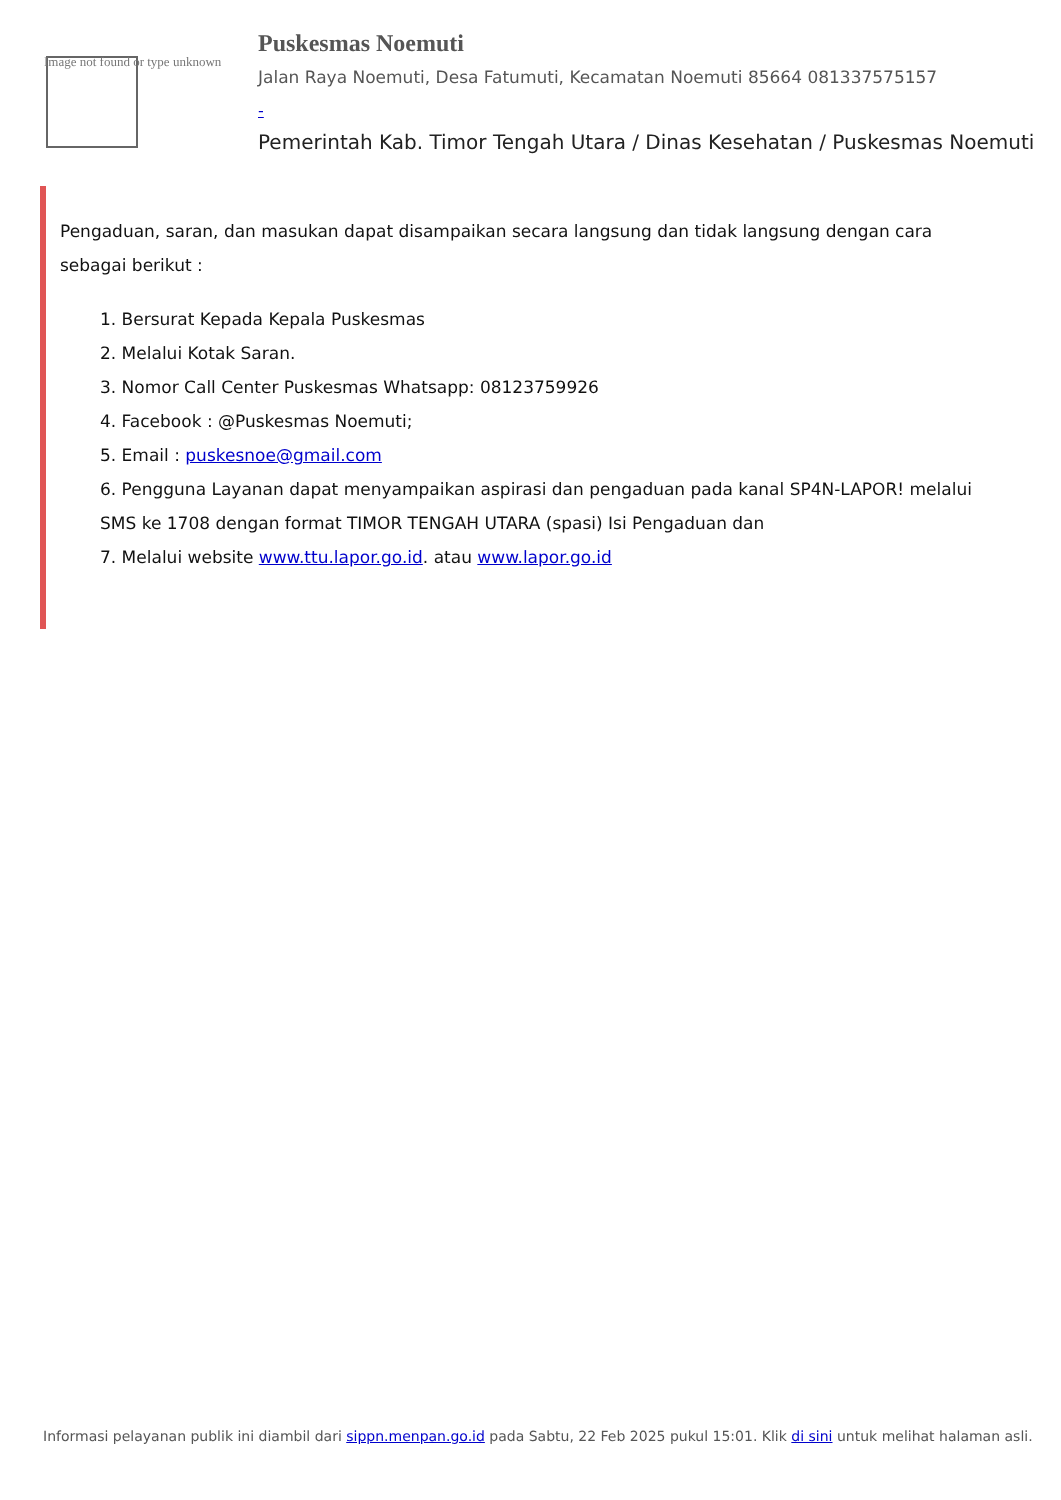Image not found or type unknown
Puskesmas Noemuti
Jalan Raya Noemuti, Desa Fatumuti, Kecamatan Noemuti 85664 081337575157
-
Pemerintah Kab. Timor Tengah Utara / Dinas Kesehatan / Puskesmas Noemuti
Pengaduan, saran, dan masukan dapat disampaikan secara langsung dan tidak langsung dengan cara sebagai berikut :
1. Bersurat Kepada Kepala Puskesmas
2. Melalui Kotak Saran.
3. Nomor Call Center Puskesmas Whatsapp: 08123759926
4. Facebook : @Puskesmas Noemuti;
5. Email : puskesnoe@gmail.com
6. Pengguna Layanan dapat menyampaikan aspirasi dan pengaduan pada kanal SP4N-LAPOR! melalui SMS ke 1708 dengan format TIMOR TENGAH UTARA (spasi) Isi Pengaduan dan
7. Melalui website www.ttu.lapor.go.id. atau www.lapor.go.id
Informasi pelayanan publik ini diambil dari sippn.menpan.go.id pada Sabtu, 22 Feb 2025 pukul 15:01. Klik di sini untuk melihat halaman asli.